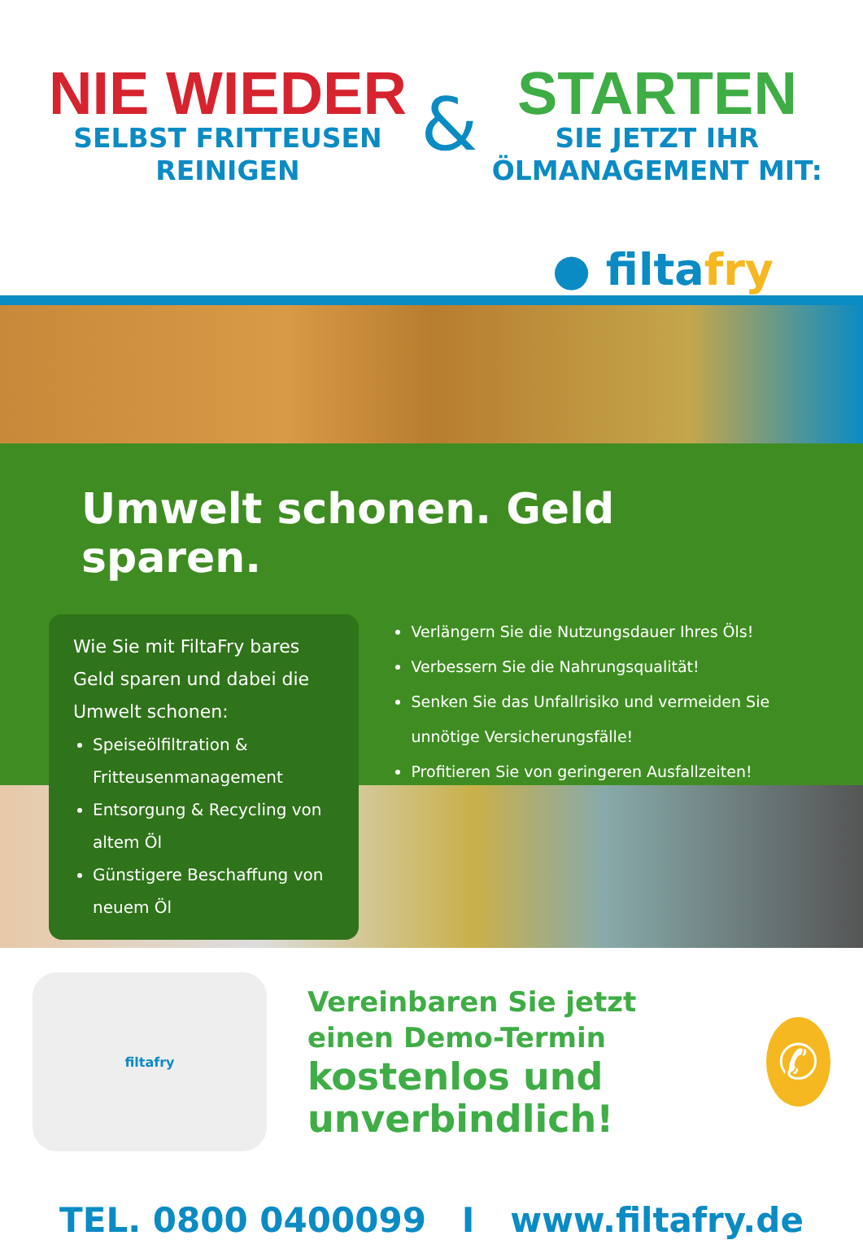NIE WIEDER
SELBST FRITTEUSEN
REINIGEN
&
STARTEN
SIE JETZT IHR
ÖLMANAGEMENT MIT:
● filtafry
Umwelt schonen. Geld sparen.
Wie Sie mit FiltaFry bares Geld sparen und dabei die Umwelt schonen:
Speiseölfiltration & Fritteusenmanagement
Entsorgung & Recycling von altem Öl
Günstigere Beschaffung von neuem Öl
Verlängern Sie die Nutzungsdauer Ihres Öls!
Verbessern Sie die Nahrungsqualität!
Senken Sie das Unfallrisiko und vermeiden Sie unnötige Versicherungsfälle!
Profitieren Sie von geringeren Ausfallzeiten!
filtafry
Vereinbaren Sie jetzt
einen Demo-Termin
kostenlos und unverbindlich!
✆
TEL. 0800 0400099 I www.filtafry.de